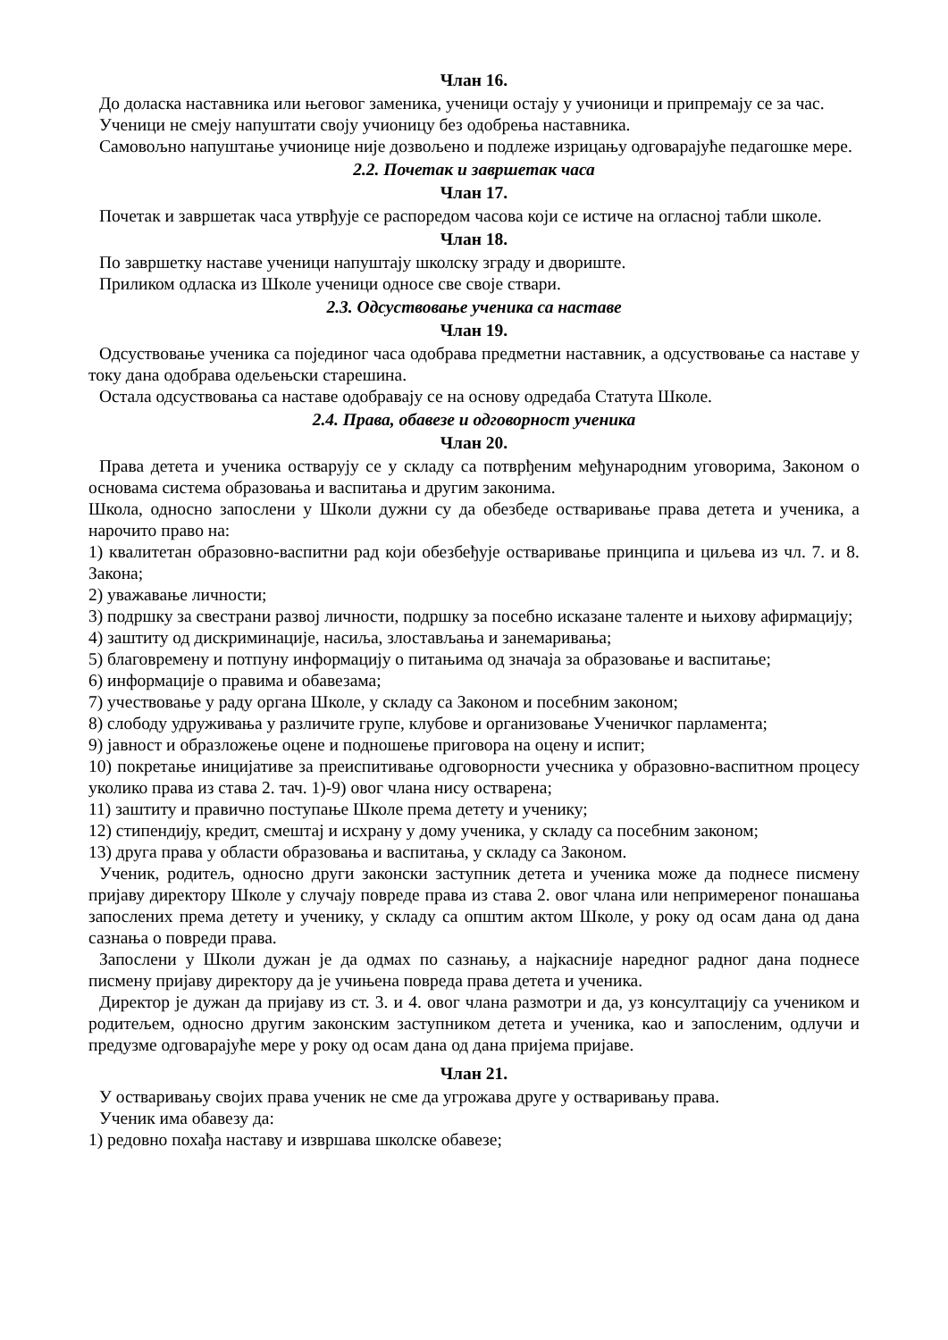Члан 16.
До доласка наставника или његовог заменика, ученици остају у учионици и припремају се за час.
Ученици не смеју напуштати своју учионицу без одобрења наставника.
Самовољно напуштање учионице није дозвољено и подлеже изрицању одговарајуће педагошке мере.
2.2. Почетак и завршетак часа
Члан 17.
Почетак и завршетак часа утврђује се распоредом часова који се истиче на огласној табли школе.
Члан 18.
По завршетку наставе ученици напуштају школску зграду и двориште.
Приликом одласка из Школе ученици односе све своје ствари.
2.3. Одсуствовање ученика са наставе
Члан 19.
Одсуствовање ученика са појединог часа одобрава предметни наставник, а одсуствовање са наставе у току дана одобрава одељењски старешина.
Остала одсуствовања са наставе одобравају се на основу одредаба Статута Школе.
2.4. Права, обавезе и одговорност ученика
Члан 20.
Права детета и ученика остварују се у складу са потврђеним међународним уговорима, Законом о основама система образовања и васпитања и другим законима.
Школа, односно запослени у Школи дужни су да обезбеде остваривање права детета и ученика, а нарочито право на:
1) квалитетан образовно-васпитни рад који обезбеђује остваривање принципа и циљева из чл. 7. и 8. Закона;
2) уважавање личности;
3) подршку за свестрани развој личности, подршку за посебно исказане таленте и њихову афирмацију;
4) заштиту од дискриминације, насиља, злостављања и занемаривања;
5) благовремену и потпуну информацију о питањима од значаја за образовање и васпитање;
6) информације о правима и обавезама;
7) учествовање у раду органа Школе, у складу са Законом и посебним законом;
8) слободу удруживања у различите групе, клубове и организовање Ученичког парламента;
9) јавност и образложење оцене и подношење приговора на оцену и испит;
10) покретање иницијативе за преиспитивање одговорности учесника у образовно-васпитном процесу уколико права из става 2. тач. 1)-9) овог члана нису остварена;
11) заштиту и правично поступање Школе према детету и ученику;
12) стипендију, кредит, смештај и исхрану у дому ученика, у складу са посебним законом;
13) друга права у области образовања и васпитања, у складу са Законом.
Ученик, родитељ, односно други законски заступник детета и ученика може да поднесе писмену пријаву директору Школе у случају повреде права из става 2. овог члана или непримереног понашања запослених према детету и ученику, у складу са општим актом Школе, у року од осам дана од дана сазнања о повреди права.
Запослени у Школи дужан је да одмах по сазнању, а најкасније наредног радног дана поднесе писмену пријаву директору да је учињена повреда права детета и ученика.
Директор је дужан да пријаву из ст. 3. и 4. овог члана размотри и да, уз консултацију са учеником и родитељем, односно другим законским заступником детета и ученика, као и запосленим, одлучи и предузме одговарајуће мере у року од осам дана од дана пријема пријаве.
Члан 21.
У остваривању својих права ученик не сме да угрожава друге у остваривању права.
Ученик има обавезу да:
1) редовно похађа наставу и извршава школске обавезе;